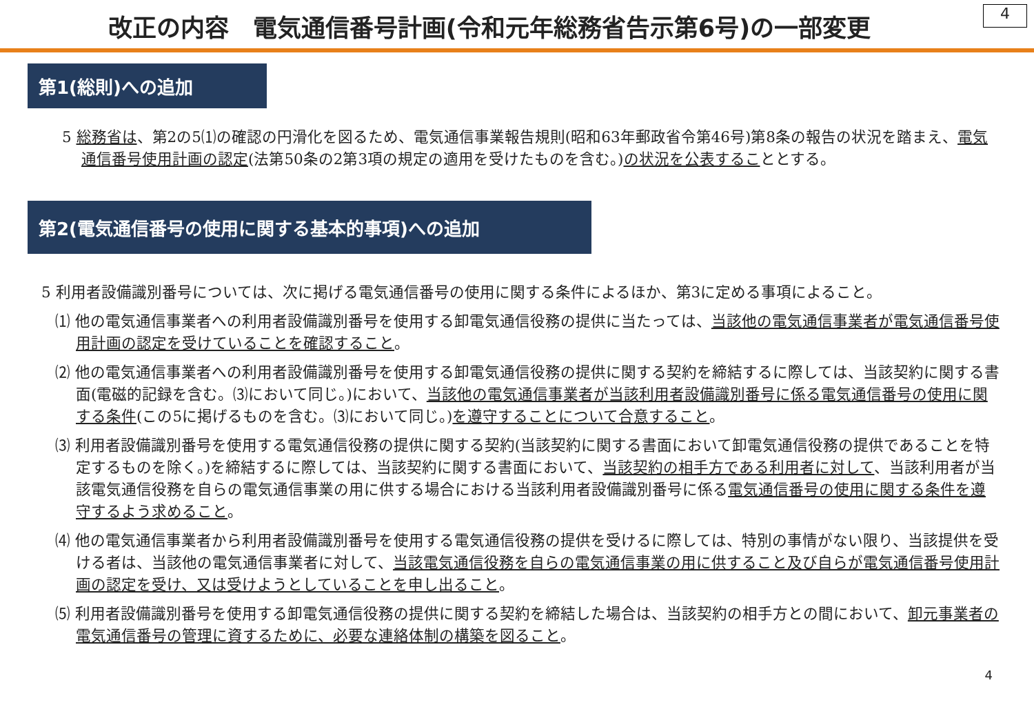改正の内容　電気通信番号計画(令和元年総務省告示第6号)の一部変更
4
第1(総則)への追加
5 総務省は、第2の5⑴の確認の円滑化を図るため、電気通信事業報告規則(昭和63年郵政省令第46号)第8条の報告の状況を踏まえ、電気通信番号使用計画の認定(法第50条の2第3項の規定の適用を受けたものを含む。)の状況を公表することとする。
第2(電気通信番号の使用に関する基本的事項)への追加
5 利用者設備識別番号については、次に掲げる電気通信番号の使用に関する条件によるほか、第3に定める事項によること。
⑴ 他の電気通信事業者への利用者設備識別番号を使用する卸電気通信役務の提供に当たっては、当該他の電気通信事業者が電気通信番号使用計画の認定を受けていることを確認すること。
⑵ 他の電気通信事業者への利用者設備識別番号を使用する卸電気通信役務の提供に関する契約を締結するに際しては、当該契約に関する書面(電磁的記録を含む。⑶において同じ。)において、当該他の電気通信事業者が当該利用者設備識別番号に係る電気通信番号の使用に関する条件(この5に掲げるものを含む。⑶において同じ。)を遵守することについて合意すること。
⑶ 利用者設備識別番号を使用する電気通信役務の提供に関する契約(当該契約に関する書面において卸電気通信役務の提供であることを特定するものを除く。)を締結するに際しては、当該契約に関する書面において、当該契約の相手方である利用者に対して、当該利用者が当該電気通信役務を自らの電気通信事業の用に供する場合における当該利用者設備識別番号に係る電気通信番号の使用に関する条件を遵守するよう求めること。
⑷ 他の電気通信事業者から利用者設備識別番号を使用する電気通信役務の提供を受けるに際しては、特別の事情がない限り、当該提供を受ける者は、当該他の電気通信事業者に対して、当該電気通信役務を自らの電気通信事業の用に供すること及び自らが電気通信番号使用計画の認定を受け、又は受けようとしていることを申し出ること。
⑸ 利用者設備識別番号を使用する卸電気通信役務の提供に関する契約を締結した場合は、当該契約の相手方との間において、卸元事業者の電気通信番号の管理に資するために、必要な連絡体制の構築を図ること。
4